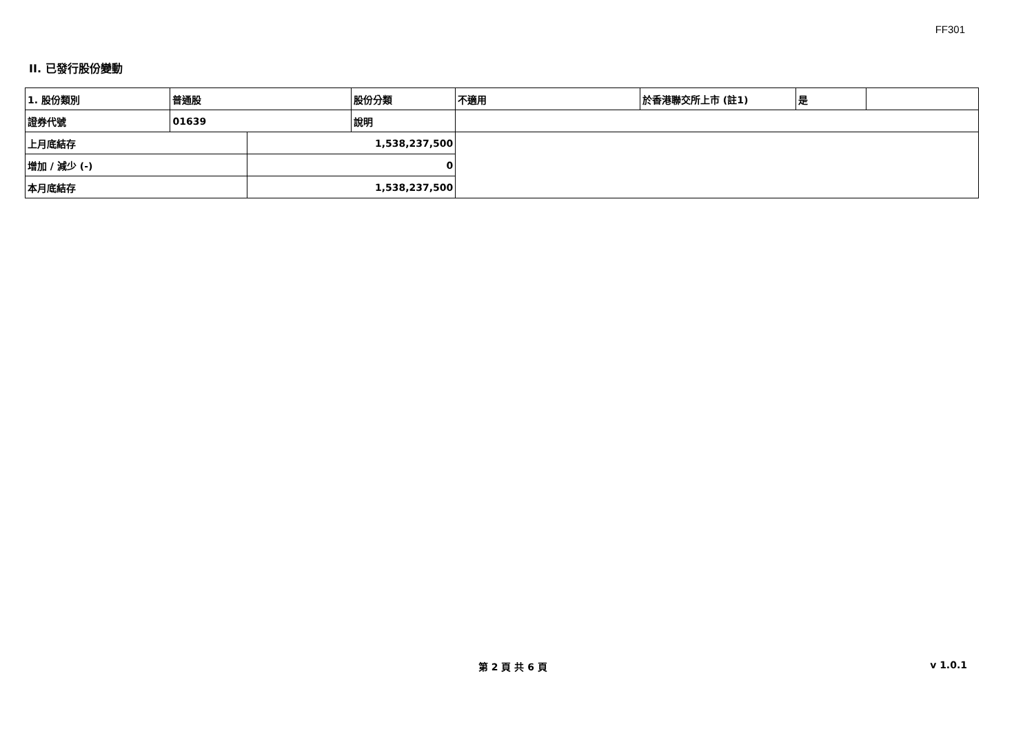FF301
II. 已發行股份變動
| 1. 股份類別 | 普通股 | | 股份分類 | 不適用 | 於香港聯交所上市 (註1) | 是 | |
| 證券代號 | 01639 | | 說明 | | | | |
| 上月底結存 | | 1,538,237,500 | | | | | |
| 增加 / 減少 (-) | | 0 | | | | | |
| 本月底結存 | | 1,538,237,500 | | | | | |
第 2 頁 共 6 頁 v 1.0.1